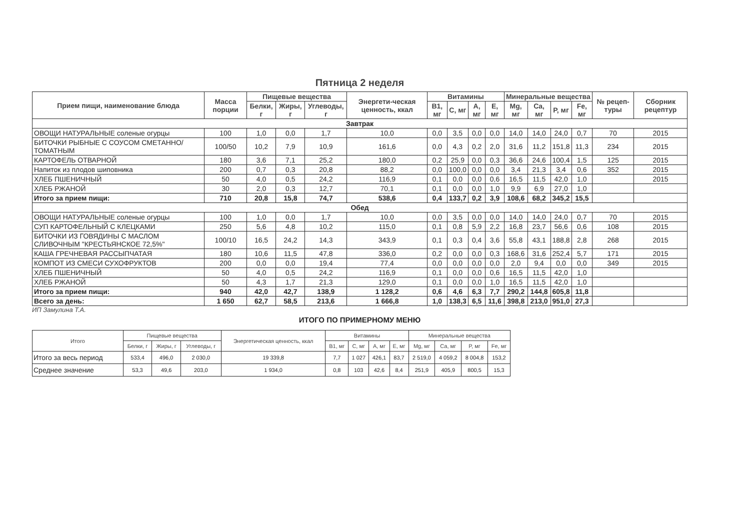Пятница 2 неделя
| Прием пищи, наименование блюда | Масса порции | Пищевые вещества | | | Энергети-ческая ценность, ккал | Витамины | | | | Минеральные вещества | | | | № рецеп-туры | Сборник рецептур |
| --- | --- | --- | --- | --- | --- | --- | --- | --- | --- | --- | --- | --- | --- | --- | --- |
| | | Белки, г | Жиры, г | Углеводы, г | | B1, мг | C, мг | A, мг | E, мг | Mg, мг | Ca, мг | P, мг | Fe, мг | | |
| Завтрак | | | | | | | | | | | | | | | |
| ОВОЩИ НАТУРАЛЬНЫЕ соленые огурцы | 100 | 1,0 | 0,0 | 1,7 | 10,0 | 0,0 | 3,5 | 0,0 | 0,0 | 14,0 | 14,0 | 24,0 | 0,7 | 70 | 2015 |
| БИТОЧКИ РЫБНЫЕ С СОУСОМ СМЕТАННО/ТОМАТНЫМ | 100/50 | 10,2 | 7,9 | 10,9 | 161,6 | 0,0 | 4,3 | 0,2 | 2,0 | 31,6 | 11,2 | 151,8 | 11,3 | 234 | 2015 |
| КАРТОФЕЛЬ ОТВАРНОЙ | 180 | 3,6 | 7,1 | 25,2 | 180,0 | 0,2 | 25,9 | 0,0 | 0,3 | 36,6 | 24,6 | 100,4 | 1,5 | 125 | 2015 |
| Напиток из плодов шиповника | 200 | 0,7 | 0,3 | 20,8 | 88,2 | 0,0 | 100,0 | 0,0 | 0,0 | 3,4 | 21,3 | 3,4 | 0,6 | 352 | 2015 |
| ХЛЕБ ПШЕНИЧНЫЙ | 50 | 4,0 | 0,5 | 24,2 | 116,9 | 0,1 | 0,0 | 0,0 | 0,6 | 16,5 | 11,5 | 42,0 | 1,0 | | 2015 |
| ХЛЕБ РЖАНОЙ | 30 | 2,0 | 0,3 | 12,7 | 70,1 | 0,1 | 0,0 | 0,0 | 1,0 | 9,9 | 6,9 | 27,0 | 1,0 | | |
| Итого за прием пищи: | 710 | 20,8 | 15,8 | 74,7 | 538,6 | 0,4 | 133,7 | 0,2 | 3,9 | 108,6 | 68,2 | 345,2 | 15,5 | | |
| Обед | | | | | | | | | | | | | | | |
| ОВОЩИ НАТУРАЛЬНЫЕ соленые огурцы | 100 | 1,0 | 0,0 | 1,7 | 10,0 | 0,0 | 3,5 | 0,0 | 0,0 | 14,0 | 14,0 | 24,0 | 0,7 | 70 | 2015 |
| СУП КАРТОФЕЛЬНЫЙ С КЛЕЦКАМИ | 250 | 5,6 | 4,8 | 10,2 | 115,0 | 0,1 | 0,8 | 5,9 | 2,2 | 16,8 | 23,7 | 56,6 | 0,6 | 108 | 2015 |
| БИТОЧКИ ИЗ ГОВЯДИНЫ С МАСЛОМ СЛИВОЧНЫМ "КРЕСТЬЯНСКОЕ 72,5%" | 100/10 | 16,5 | 24,2 | 14,3 | 343,9 | 0,1 | 0,3 | 0,4 | 3,6 | 55,8 | 43,1 | 188,8 | 2,8 | 268 | 2015 |
| КАША ГРЕЧНЕВАЯ РАССЫПЧАТАЯ | 180 | 10,6 | 11,5 | 47,8 | 336,0 | 0,2 | 0,0 | 0,0 | 0,3 | 168,6 | 31,6 | 252,4 | 5,7 | 171 | 2015 |
| КОМПОТ ИЗ СМЕСИ СУХОФРУКТОВ | 200 | 0,0 | 0,0 | 19,4 | 77,4 | 0,0 | 0,0 | 0,0 | 0,0 | 2,0 | 9,4 | 0,0 | 0,0 | 349 | 2015 |
| ХЛЕБ ПШЕНИЧНЫЙ | 50 | 4,0 | 0,5 | 24,2 | 116,9 | 0,1 | 0,0 | 0,0 | 0,6 | 16,5 | 11,5 | 42,0 | 1,0 | | |
| ХЛЕБ РЖАНОЙ | 50 | 4,3 | 1,7 | 21,3 | 129,0 | 0,1 | 0,0 | 0,0 | 1,0 | 16,5 | 11,5 | 42,0 | 1,0 | | |
| Итого за прием пищи: | 940 | 42,0 | 42,7 | 138,9 | 1 128,2 | 0,6 | 4,6 | 6,3 | 7,7 | 290,2 | 144,8 | 605,8 | 11,8 | | |
| Всего за день: | 1 650 | 62,7 | 58,5 | 213,6 | 1 666,8 | 1,0 | 138,3 | 6,5 | 11,6 | 398,8 | 213,0 | 951,0 | 27,3 | | |
ИП Замулина Т.А.
ИТОГО ПО ПРИМЕРНОМУ МЕНЮ
| Итого | Пищевые вещества | | | Энергетическая ценность, ккал | Витамины | | | | Минеральные вещества | | | |
| --- | --- | --- | --- | --- | --- | --- | --- | --- | --- | --- | --- | --- |
| | Белки, г | Жиры, г | Углеводы, г | | B1, мг | C, мг | A, мг | E, мг | Mg, мг | Ca, мг | P, мг | Fe, мг |
| Итого за весь период | 533,4 | 496,0 | 2 030,0 | 19 339,8 | 7,7 | 1 027 | 426,1 | 83,7 | 2 519,0 | 4 059,2 | 8 004,8 | 153,2 |
| Среднее значение | 53,3 | 49,6 | 203,0 | 1 934,0 | 0,8 | 103 | 42,6 | 8,4 | 251,9 | 405,9 | 800,5 | 15,3 |